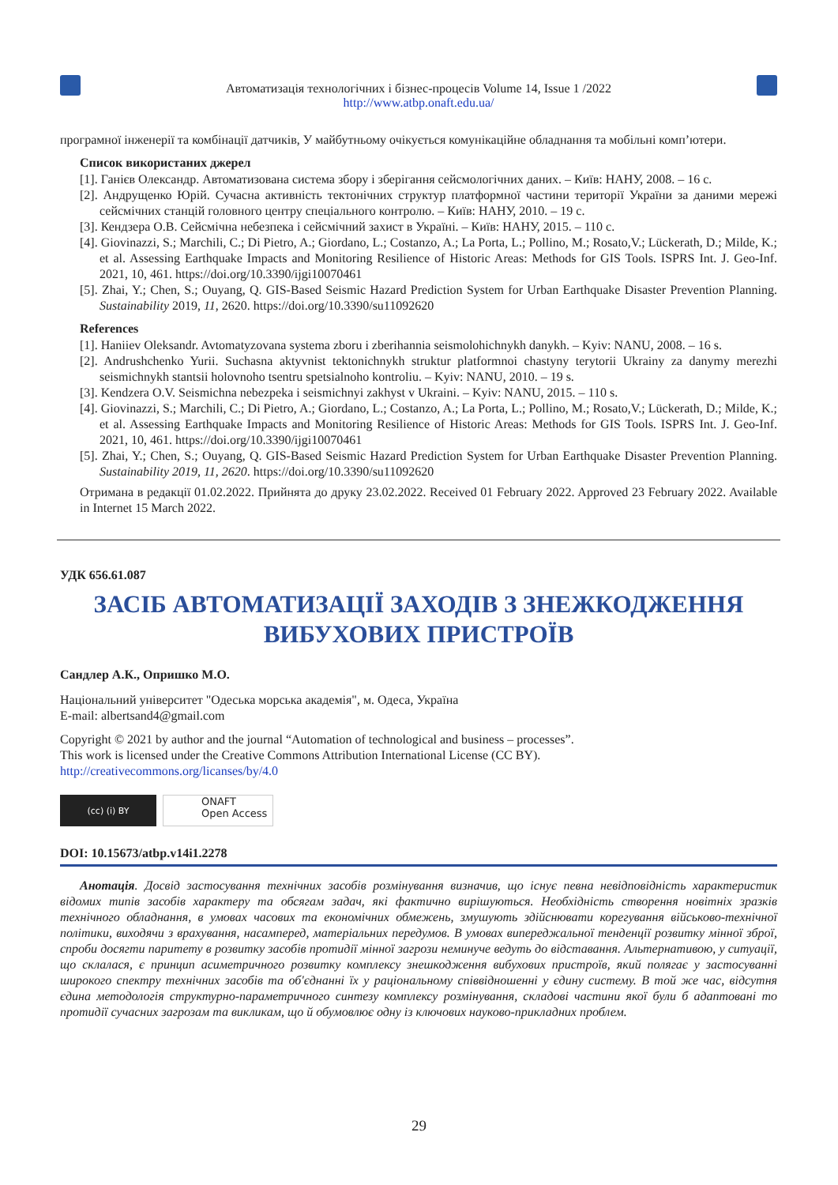Автоматизація технологічних і бізнес-процесів Volume 14, Issue 1 /2022
http://www.atbp.onaft.edu.ua/
програмної інженерії та комбінації датчиків, У майбутньому очікується комунікаційне обладнання та мобільні комп’ютери.
Список використаних джерел
[1]. Ганієв Олександр. Автоматизована система збору і зберігання сейсмологічних даних. – Київ: НАНУ, 2008. – 16 с.
[2]. Андрущенко Юрій. Сучасна активність тектонічних структур платформної частини території України за даними мережі сейсмічних станцій головного центру спеціального контролю. – Київ: НАНУ, 2010. – 19 с.
[3]. Кендзера О.В. Сейсмічна небезпека і сейсмічний захист в Україні. – Київ: НАНУ, 2015. – 110 с.
[4]. Giovinazzi, S.; Marchili, C.; Di Pietro, A.; Giordano, L.; Costanzo, A.; La Porta, L.; Pollino, M.; Rosato,V.; Lückerath, D.; Milde, K.; et al. Assessing Earthquake Impacts and Monitoring Resilience of Historic Areas: Methods for GIS Tools. ISPRS Int. J. Geo-Inf. 2021, 10, 461. https://doi.org/10.3390/ijgi10070461
[5]. Zhai, Y.; Chen, S.; Ouyang, Q. GIS-Based Seismic Hazard Prediction System for Urban Earthquake Disaster Prevention Planning. Sustainability 2019, 11, 2620. https://doi.org/10.3390/su11092620
References
[1]. Haniiev Oleksandr. Avtomatyzovana systema zboru i zberihannia seismolohichnykh danykh. – Kyiv: NANU, 2008. – 16 s.
[2]. Andrushchenko Yurii. Suchasna aktyvnist tektonichnykh struktur platformnoi chastyny terytorii Ukrainy za danymy merezhi seismichnykh stantsii holovnoho tsentru spetsialnoho kontroliu. – Kyiv: NANU, 2010. – 19 s.
[3]. Kendzera O.V. Seismichna nebezpeka i seismichnyi zakhyst v Ukraini. – Kyiv: NANU, 2015. – 110 s.
[4]. Giovinazzi, S.; Marchili, C.; Di Pietro, A.; Giordano, L.; Costanzo, A.; La Porta, L.; Pollino, M.; Rosato,V.; Lückerath, D.; Milde, K.; et al. Assessing Earthquake Impacts and Monitoring Resilience of Historic Areas: Methods for GIS Tools. ISPRS Int. J. Geo-Inf. 2021, 10, 461. https://doi.org/10.3390/ijgi10070461
[5]. Zhai, Y.; Chen, S.; Ouyang, Q. GIS-Based Seismic Hazard Prediction System for Urban Earthquake Disaster Prevention Planning. Sustainability 2019, 11, 2620. https://doi.org/10.3390/su11092620
Отримана в редакції 01.02.2022. Прийнята до друку 23.02.2022. Received 01 February 2022. Approved 23 February 2022. Available in Internet 15 March 2022.
УДК 656.61.087
ЗАСІБ АВТОМАТИЗАЦІЇ ЗАХОДІВ З ЗНЕЖКОДЖЕННЯ ВИБУХОВИХ ПРИСТРОЇВ
Сандлер А.К., Опришко М.О.
Національний університет "Одеська морська академія", м. Одеса, Україна
E-mail: albertsand4@gmail.com
Copyright © 2021 by author and the journal “Automation of technological and business – processes”.
This work is licensed under the Creative Commons Attribution International License (CC BY).
http://creativecommons.org/licanses/by/4.0
(cc) (i) BY
ONAFT
Open Access
DOI: 10.15673/atbp.v14i1.2278
Анотація. Досвід застосування технічних засобів розмінування визначив, що існує певна невідповідність характеристик відомих типів засобів характеру та обсягам задач, які фактично вирішуються. Необхідність створення новітніх зразків технічного обладнання, в умовах часових та економічних обмежень, змушують здійснювати корегування військово-технічної політики, виходячи з врахування, насамперед, матеріальних передумов. В умовах випереджальної тенденції розвитку мінної зброї, спроби досягти паритету в розвитку засобів протидії мінної загрози неминуче ведуть до відставання. Альтернативою, у ситуації, що склалася, є принцип асиметричного розвитку комплексу знешкодження вибухових пристроїв, який полягає у застосуванні широкого спектру технічних засобів та об'єднанні їх у раціональному співвідношенні у єдину систему. В той же час, відсутня єдина методологія структурно-параметричного синтезу комплексу розмінування, складові частини якої були б адаптовані то протидії сучасних загрозам та викликам, що й обумовлює одну із ключових науково-прикладних проблем.
29